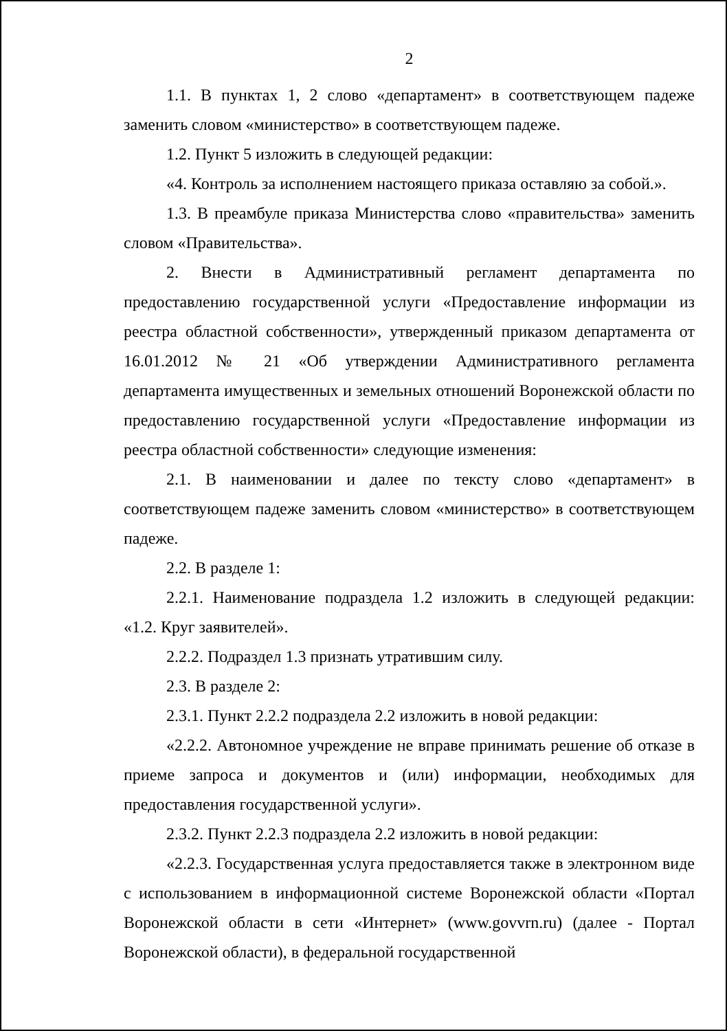2
1.1. В пунктах 1, 2 слово «департамент» в соответствующем падеже заменить словом «министерство» в соответствующем падеже.
1.2. Пункт 5 изложить в следующей редакции:
«4. Контроль за исполнением настоящего приказа оставляю за собой.».
1.3. В преамбуле приказа Министерства слово «правительства» заменить словом «Правительства».
2. Внести в Административный регламент департамента по предоставлению государственной услуги «Предоставление информации из реестра областной собственности», утвержденный приказом департамента от 16.01.2012 № 21 «Об утверждении Административного регламента департамента имущественных и земельных отношений Воронежской области по предоставлению государственной услуги «Предоставление информации из реестра областной собственности» следующие изменения:
2.1. В наименовании и далее по тексту слово «департамент» в соответствующем падеже заменить словом «министерство» в соответствующем падеже.
2.2. В разделе 1:
2.2.1. Наименование подраздела 1.2 изложить в следующей редакции: «1.2. Круг заявителей».
2.2.2. Подраздел 1.3 признать утратившим силу.
2.3. В разделе 2:
2.3.1. Пункт 2.2.2 подраздела 2.2 изложить в новой редакции:
«2.2.2. Автономное учреждение не вправе принимать решение об отказе в приеме запроса и документов и (или) информации, необходимых для предоставления государственной услуги».
2.3.2. Пункт 2.2.3 подраздела 2.2 изложить в новой редакции:
«2.2.3. Государственная услуга предоставляется также в электронном виде с использованием в информационной системе Воронежской области «Портал Воронежской области в сети «Интернет» (www.govvrn.ru) (далее - Портал Воронежской области), в федеральной государственной